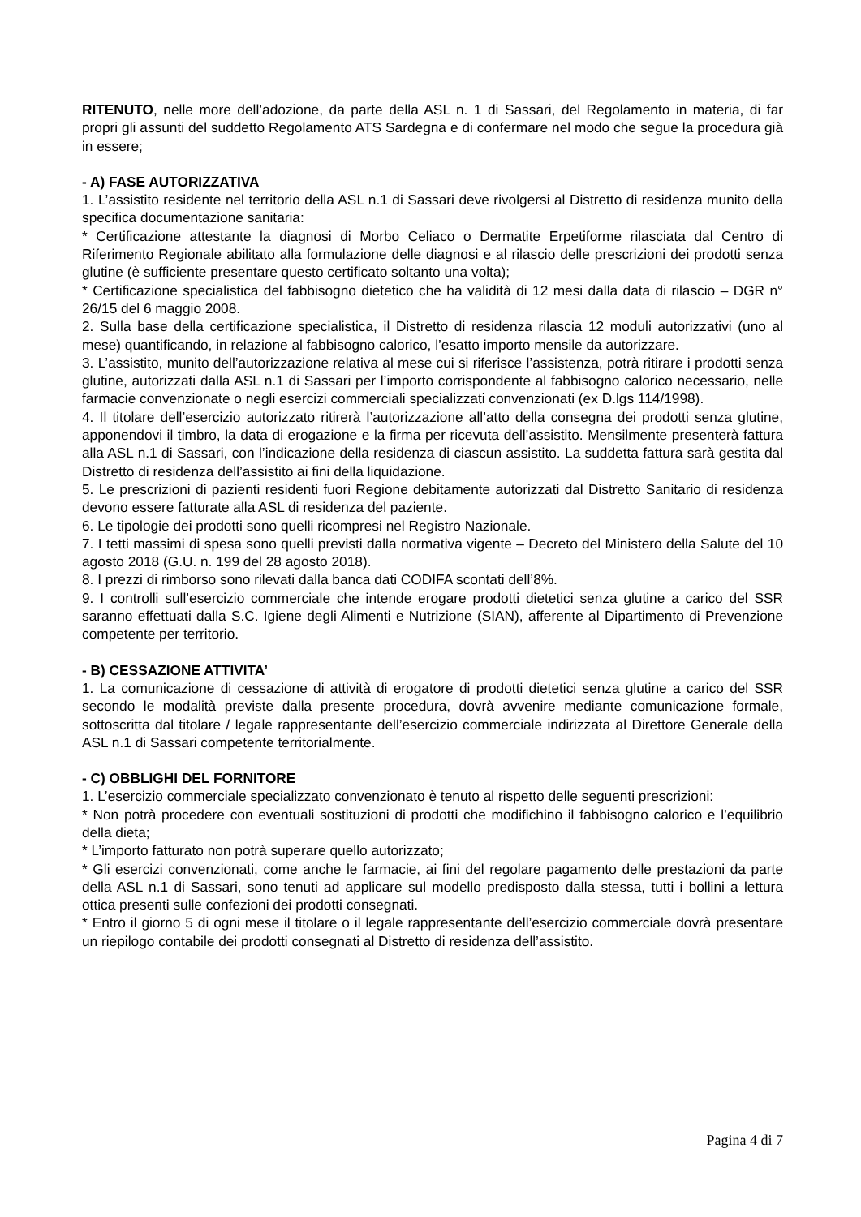RITENUTO, nelle more dell’adozione, da parte della ASL n. 1 di Sassari, del Regolamento in materia, di far propri gli assunti del suddetto Regolamento ATS Sardegna e di confermare nel modo che segue la procedura già in essere;
- A) FASE AUTORIZZATIVA
1. L’assistito residente nel territorio della ASL n.1 di Sassari deve rivolgersi al Distretto di residenza munito della specifica documentazione sanitaria:
* Certificazione attestante la diagnosi di Morbo Celiaco o Dermatite Erpetiforme rilasciata dal Centro di Riferimento Regionale abilitato alla formulazione delle diagnosi e al rilascio delle prescrizioni dei prodotti senza glutine (è sufficiente presentare questo certificato soltanto una volta);
* Certificazione specialistica del fabbisogno dietetico che ha validità di 12 mesi dalla data di rilascio – DGR n° 26/15 del 6 maggio 2008.
2. Sulla base della certificazione specialistica, il Distretto di residenza rilascia 12 moduli autorizzativi (uno al mese) quantificando, in relazione al fabbisogno calorico, l’esatto importo mensile da autorizzare.
3. L’assistito, munito dell’autorizzazione relativa al mese cui si riferisce l’assistenza, potrà ritirare i prodotti senza glutine, autorizzati dalla ASL n.1 di Sassari per l’importo corrispondente al fabbisogno calorico necessario, nelle farmacie convenzionate o negli esercizi commerciali specializzati convenzionati (ex D.lgs 114/1998).
4. Il titolare dell’esercizio autorizzato ritirerà l’autorizzazione all’atto della consegna dei prodotti senza glutine, apponendovi il timbro, la data di erogazione e la firma per ricevuta dell’assistito. Mensilmente presenterà fattura alla ASL n.1 di Sassari, con l’indicazione della residenza di ciascun assistito. La suddetta fattura sarà gestita dal Distretto di residenza dell’assistito ai fini della liquidazione.
5. Le prescrizioni di pazienti residenti fuori Regione debitamente autorizzati dal Distretto Sanitario di residenza devono essere fatturate alla ASL di residenza del paziente.
6. Le tipologie dei prodotti sono quelli ricompresi nel Registro Nazionale.
7. I tetti massimi di spesa sono quelli previsti dalla normativa vigente – Decreto del Ministero della Salute del 10 agosto 2018 (G.U. n. 199 del 28 agosto 2018).
8. I prezzi di rimborso sono rilevati dalla banca dati CODIFA scontati dell’8%.
9. I controlli sull’esercizio commerciale che intende erogare prodotti dietetici senza glutine a carico del SSR saranno effettuati dalla S.C. Igiene degli Alimenti e Nutrizione (SIAN), afferente al Dipartimento di Prevenzione competente per territorio.
- B) CESSAZIONE ATTIVITA’
1. La comunicazione di cessazione di attività di erogatore di prodotti dietetici senza glutine a carico del SSR secondo le modalità previste dalla presente procedura, dovrà avvenire mediante comunicazione formale, sottoscritta dal titolare / legale rappresentante dell’esercizio commerciale indirizzata al Direttore Generale della ASL n.1 di Sassari competente territorialmente.
- C) OBBLIGHI DEL FORNITORE
1. L’esercizio commerciale specializzato convenzionato è tenuto al rispetto delle seguenti prescrizioni:
* Non potrà procedere con eventuali sostituzioni di prodotti che modifichino il fabbisogno calorico e l’equilibrio della dieta;
* L’importo fatturato non potrà superare quello autorizzato;
* Gli esercizi convenzionati, come anche le farmacie, ai fini del regolare pagamento delle prestazioni da parte della ASL n.1 di Sassari, sono tenuti ad applicare sul modello predisposto dalla stessa, tutti i bollini a lettura ottica presenti sulle confezioni dei prodotti consegnati.
* Entro il giorno 5 di ogni mese il titolare o il legale rappresentante dell’esercizio commerciale dovrà presentare un riepilogo contabile dei prodotti consegnati al Distretto di residenza dell’assistito.
Pagina 4 di 7